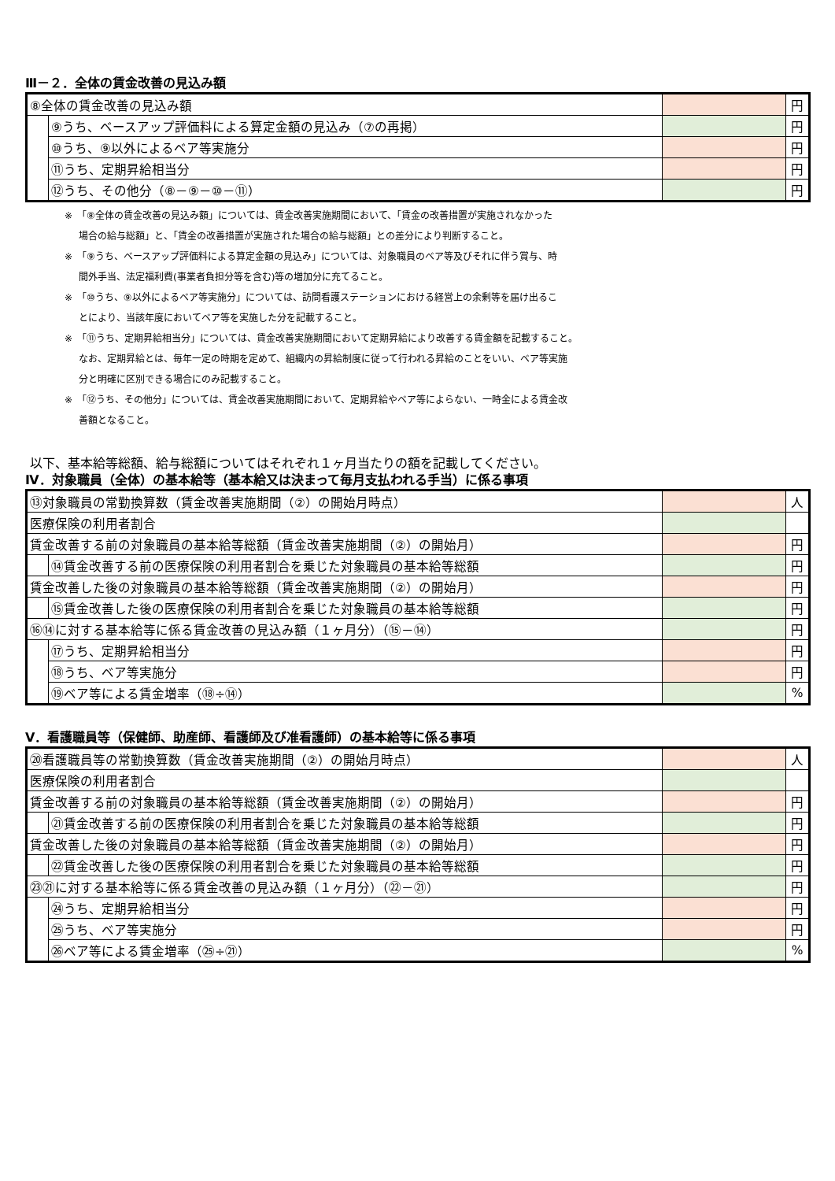Ⅲ－２．全体の賃金改善の見込み額
| ⑧全体の賃金改善の見込み額 | | | 円 |
| | ⑨うち、ベースアップ評価料による算定金額の見込み（⑦の再掲） | | 円 |
| | ⑩うち、⑨以外によるベア等実施分 | | 円 |
| | ⑪うち、定期昇給相当分 | | 円 |
| | ⑫うち、その他分（⑧－⑨－⑩－⑪） | | 円 |
※　「⑧全体の賃金改善の見込み額」については、賃金改善実施期間において、「賃金の改善措置が実施されなかった
場合の給与総額」と、「賃金の改善措置が実施された場合の給与総額」との差分により判断すること。
※　「⑨うち、ベースアップ評価料による算定金額の見込み」については、対象職員のベア等及びそれに伴う賞与、時
間外手当、法定福利費(事業者負担分等を含む)等の増加分に充てること。
※　「⑩うち、⑨以外によるベア等実施分」については、訪問看護ステーションにおける経営上の余剰等を届け出るこ
とにより、当該年度においてベア等を実施した分を記載すること。
※　「⑪うち、定期昇給相当分」については、賃金改善実施期間において定期昇給により改善する賃金額を記載すること。
なお、定期昇給とは、毎年一定の時期を定めて、組織内の昇給制度に従って行われる昇給のことをいい、ベア等実施
分と明確に区別できる場合にのみ記載すること。
※　「⑫うち、その他分」については、賃金改善実施期間において、定期昇給やベア等によらない、一時金による賃金改
善額となること。
以下、基本給等総額、給与総額についてはそれぞれ１ヶ月当たりの額を記載してください。
Ⅳ．対象職員（全体）の基本給等（基本給又は決まって毎月支払われる手当）に係る事項
| ⑬対象職員の常勤換算数（賃金改善実施期間（②）の開始月時点） | | | 人 |
| 医療保険の利用者割合 | | | |
| 賃金改善する前の対象職員の基本給等総額（賃金改善実施期間（②）の開始月） | | | 円 |
| | ⑭賃金改善する前の医療保険の利用者割合を乗じた対象職員の基本給等総額 | | 円 |
| 賃金改善した後の対象職員の基本給等総額（賃金改善実施期間（②）の開始月） | | | 円 |
| | ⑮賃金改善した後の医療保険の利用者割合を乗じた対象職員の基本給等総額 | | 円 |
| ⑯⑭に対する基本給等に係る賃金改善の見込み額（１ヶ月分）（⑮－⑭） | | | 円 |
| | ⑰うち、定期昇給相当分 | | 円 |
| | ⑱うち、ベア等実施分 | | 円 |
| | ⑲ベア等による賃金増率（⑱÷⑭） | | % |
Ⅴ．看護職員等（保健師、助産師、看護師及び准看護師）の基本給等に係る事項
| ⑳看護職員等の常勤換算数（賃金改善実施期間（②）の開始月時点） | | | 人 |
| 医療保険の利用者割合 | | | |
| 賃金改善する前の対象職員の基本給等総額（賃金改善実施期間（②）の開始月） | | | 円 |
| | ㉑賃金改善する前の医療保険の利用者割合を乗じた対象職員の基本給等総額 | | 円 |
| 賃金改善した後の対象職員の基本給等総額（賃金改善実施期間（②）の開始月） | | | 円 |
| | ㉒賃金改善した後の医療保険の利用者割合を乗じた対象職員の基本給等総額 | | 円 |
| ㉓㉑に対する基本給等に係る賃金改善の見込み額（１ヶ月分）（㉒－㉑） | | | 円 |
| | ㉔うち、定期昇給相当分 | | 円 |
| | ㉕うち、ベア等実施分 | | 円 |
| | ㉖ベア等による賃金増率（㉕÷㉑） | | % |